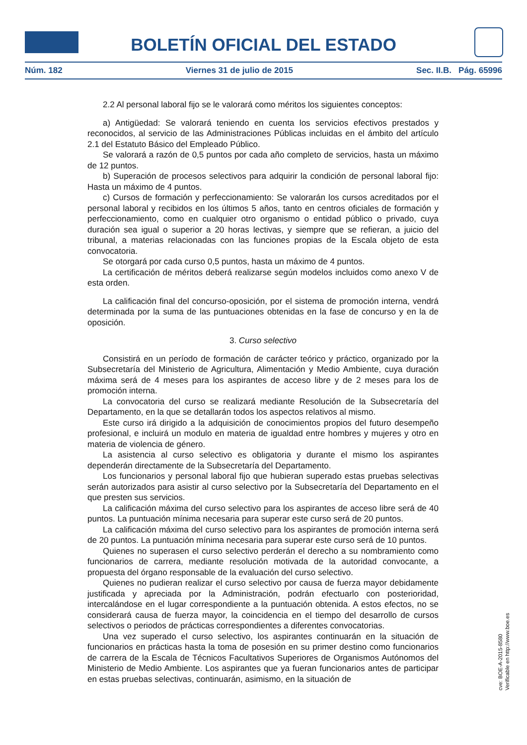BOLETÍN OFICIAL DEL ESTADO
Núm. 182 Viernes 31 de julio de 2015 Sec. II.B. Pág. 65996
2.2 Al personal laboral fijo se le valorará como méritos los siguientes conceptos:
a) Antigüedad: Se valorará teniendo en cuenta los servicios efectivos prestados y reconocidos, al servicio de las Administraciones Públicas incluidas en el ámbito del artículo 2.1 del Estatuto Básico del Empleado Público.
Se valorará a razón de 0,5 puntos por cada año completo de servicios, hasta un máximo de 12 puntos.
b) Superación de procesos selectivos para adquirir la condición de personal laboral fijo: Hasta un máximo de 4 puntos.
c) Cursos de formación y perfeccionamiento: Se valorarán los cursos acreditados por el personal laboral y recibidos en los últimos 5 años, tanto en centros oficiales de formación y perfeccionamiento, como en cualquier otro organismo o entidad público o privado, cuya duración sea igual o superior a 20 horas lectivas, y siempre que se refieran, a juicio del tribunal, a materias relacionadas con las funciones propias de la Escala objeto de esta convocatoria.
Se otorgará por cada curso 0,5 puntos, hasta un máximo de 4 puntos.
La certificación de méritos deberá realizarse según modelos incluidos como anexo V de esta orden.
La calificación final del concurso-oposición, por el sistema de promoción interna, vendrá determinada por la suma de las puntuaciones obtenidas en la fase de concurso y en la de oposición.
3. Curso selectivo
Consistirá en un período de formación de carácter teórico y práctico, organizado por la Subsecretaría del Ministerio de Agricultura, Alimentación y Medio Ambiente, cuya duración máxima será de 4 meses para los aspirantes de acceso libre y de 2 meses para los de promoción interna.
La convocatoria del curso se realizará mediante Resolución de la Subsecretaría del Departamento, en la que se detallarán todos los aspectos relativos al mismo.
Este curso irá dirigido a la adquisición de conocimientos propios del futuro desempeño profesional, e incluirá un modulo en materia de igualdad entre hombres y mujeres y otro en materia de violencia de género.
La asistencia al curso selectivo es obligatoria y durante el mismo los aspirantes dependerán directamente de la Subsecretaría del Departamento.
Los funcionarios y personal laboral fijo que hubieran superado estas pruebas selectivas serán autorizados para asistir al curso selectivo por la Subsecretaría del Departamento en el que presten sus servicios.
La calificación máxima del curso selectivo para los aspirantes de acceso libre será de 40 puntos. La puntuación mínima necesaria para superar este curso será de 20 puntos.
La calificación máxima del curso selectivo para los aspirantes de promoción interna será de 20 puntos. La puntuación mínima necesaria para superar este curso será de 10 puntos.
Quienes no superasen el curso selectivo perderán el derecho a su nombramiento como funcionarios de carrera, mediante resolución motivada de la autoridad convocante, a propuesta del órgano responsable de la evaluación del curso selectivo.
Quienes no pudieran realizar el curso selectivo por causa de fuerza mayor debidamente justificada y apreciada por la Administración, podrán efectuarlo con posterioridad, intercalándose en el lugar correspondiente a la puntuación obtenida. A estos efectos, no se considerará causa de fuerza mayor, la coincidencia en el tiempo del desarrollo de cursos selectivos o periodos de prácticas correspondientes a diferentes convocatorias.
Una vez superado el curso selectivo, los aspirantes continuarán en la situación de funcionarios en prácticas hasta la toma de posesión en su primer destino como funcionarios de carrera de la Escala de Técnicos Facultativos Superiores de Organismos Autónomos del Ministerio de Medio Ambiente. Los aspirantes que ya fueran funcionarios antes de participar en estas pruebas selectivas, continuarán, asimismo, en la situación de
cve: BOE-A-2015-8580
Verificable en http://www.boe.es